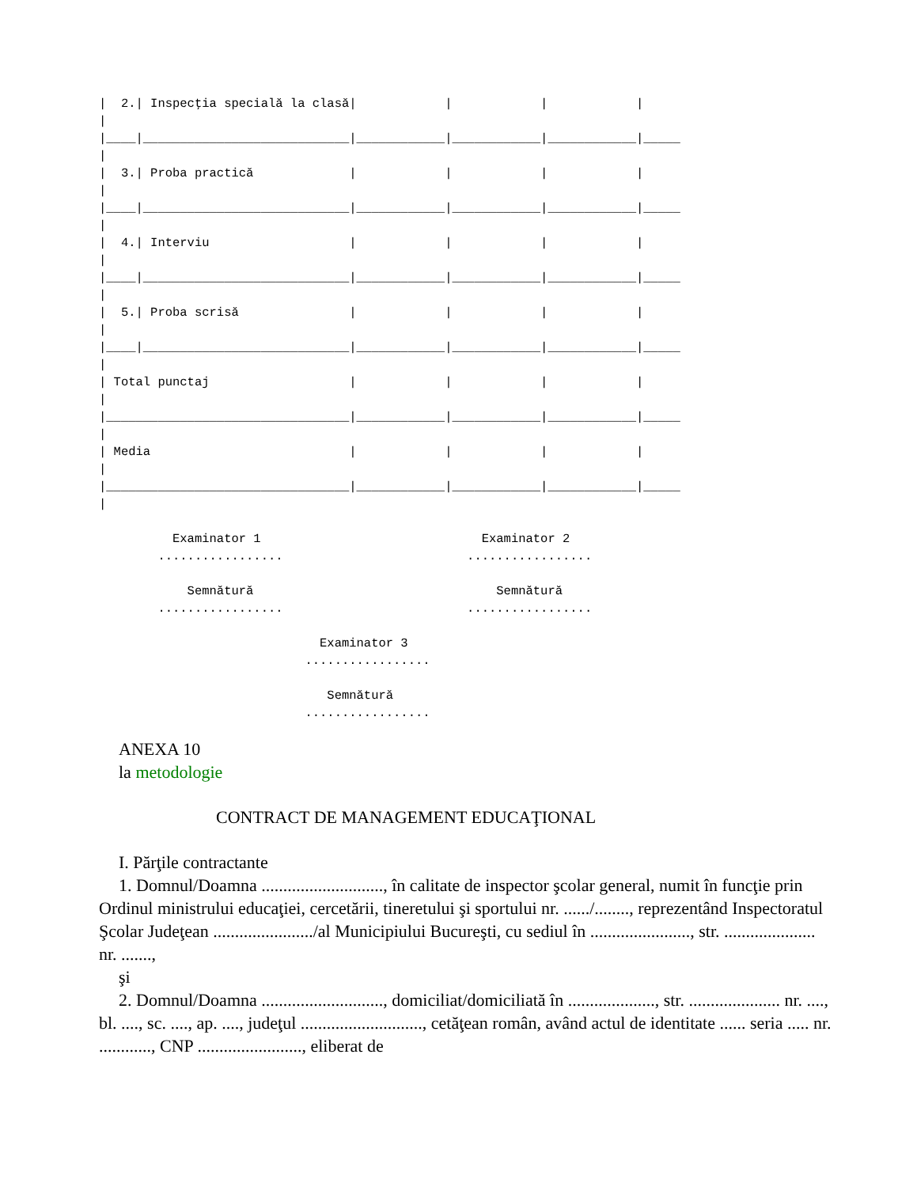|  2.| Inspecţia specială la clasă|            |            |            |
|
|____|____________________________|____________|____________|____________|_____
|
|  3.| Proba practică             |            |            |            |
|
|____|____________________________|____________|____________|____________|_____
|
|  4.| Interviu                   |            |            |            |
|
|____|____________________________|____________|____________|____________|_____
|
|  5.| Proba scrisă               |            |            |            |
|
|____|____________________________|____________|____________|____________|_____
|
| Total punctaj                   |            |            |            |
|
|_________________________________|____________|____________|____________|_____
|
| Media                           |            |            |            |
|
|_________________________________|____________|____________|____________|_____
|

          Examinator 1                              Examinator 2
        .................                         .................

            Semnătură                                 Semnătură
        .................                         .................

                              Examinator 3
                            .................

                               Semnătură
                            .................
ANEXA 10
la metodologie
CONTRACT DE MANAGEMENT EDUCAŢIONAL
I. Părţile contractante
1. Domnul/Doamna ............................, în calitate de inspector şcolar general, numit în funcţie prin Ordinul ministrului educaţiei, cercetării, tineretului şi sportului nr. ....../........, reprezentând Inspectoratul Şcolar Judeţean ......................./al Municipiului Bucureşti, cu sediul în ......................., str. ..................... nr. .......,
şi
2. Domnul/Doamna ............................, domiciliat/domiciliată în ...................., str. ..................... nr. ...., bl. ...., sc. ...., ap. ...., judeţul ............................, cetăţean român, având actul de identitate ...... seria ..... nr. ............, CNP ........................, eliberat de